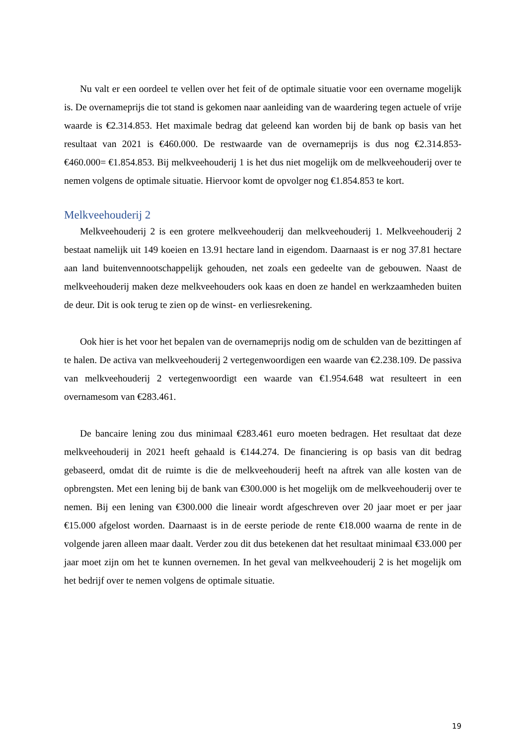Nu valt er een oordeel te vellen over het feit of de optimale situatie voor een overname mogelijk is. De overnameprijs die tot stand is gekomen naar aanleiding van de waardering tegen actuele of vrije waarde is €2.314.853. Het maximale bedrag dat geleend kan worden bij de bank op basis van het resultaat van 2021 is €460.000. De restwaarde van de overnameprijs is dus nog €2.314.853-€460.000= €1.854.853. Bij melkveehouderij 1 is het dus niet mogelijk om de melkveehouderij over te nemen volgens de optimale situatie. Hiervoor komt de opvolger nog €1.854.853 te kort.
Melkveehouderij 2
Melkveehouderij 2 is een grotere melkveehouderij dan melkveehouderij 1. Melkveehouderij 2 bestaat namelijk uit 149 koeien en 13.91 hectare land in eigendom. Daarnaast is er nog 37.81 hectare aan land buitenvennootschappelijk gehouden, net zoals een gedeelte van de gebouwen. Naast de melkveehouderij maken deze melkveehouders ook kaas en doen ze handel en werkzaamheden buiten de deur. Dit is ook terug te zien op de winst- en verliesrekening.
Ook hier is het voor het bepalen van de overnameprijs nodig om de schulden van de bezittingen af te halen. De activa van melkveehouderij 2 vertegenwoordigen een waarde van €2.238.109. De passiva van melkveehouderij 2 vertegenwoordigt een waarde van €1.954.648 wat resulteert in een overnamesom van €283.461.
De bancaire lening zou dus minimaal €283.461 euro moeten bedragen. Het resultaat dat deze melkveehouderij in 2021 heeft gehaald is €144.274. De financiering is op basis van dit bedrag gebaseerd, omdat dit de ruimte is die de melkveehouderij heeft na aftrek van alle kosten van de opbrengsten. Met een lening bij de bank van €300.000 is het mogelijk om de melkveehouderij over te nemen. Bij een lening van €300.000 die lineair wordt afgeschreven over 20 jaar moet er per jaar €15.000 afgelost worden. Daarnaast is in de eerste periode de rente €18.000 waarna de rente in de volgende jaren alleen maar daalt. Verder zou dit dus betekenen dat het resultaat minimaal €33.000 per jaar moet zijn om het te kunnen overnemen. In het geval van melkveehouderij 2 is het mogelijk om het bedrijf over te nemen volgens de optimale situatie.
19